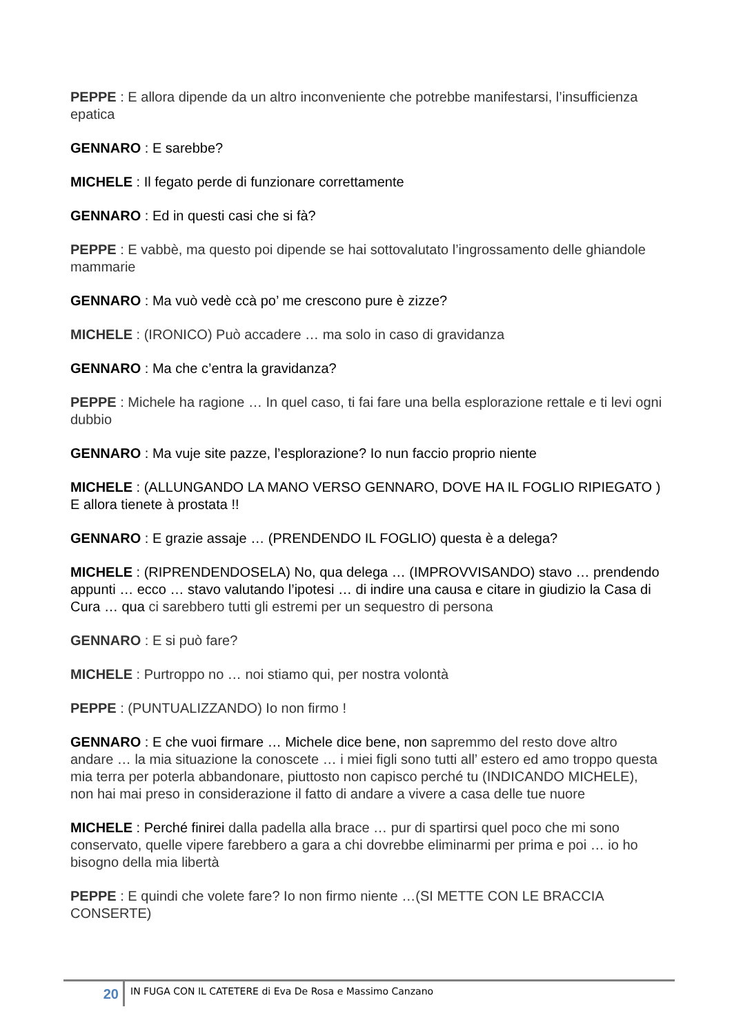PEPPE : E allora dipende da un altro inconveniente che potrebbe manifestarsi, l’insufficienza epatica
GENNARO : E sarebbe?
MICHELE : Il fegato perde di funzionare correttamente
GENNARO : Ed in questi casi che si fà?
PEPPE : E vabbè, ma questo poi dipende se hai sottovalutato l’ingrossamento delle ghiandole mammarie
GENNARO : Ma vuò vedè ccà po’ me crescono pure è zizze?
MICHELE : (IRONICO) Può accadere … ma solo in caso di gravidanza
GENNARO : Ma che c’entra la gravidanza?
PEPPE : Michele ha ragione … In quel caso, ti fai fare una bella esplorazione rettale e ti levi ogni dubbio
GENNARO : Ma vuje site pazze, l’esplorazione? Io nun faccio proprio niente
MICHELE : (ALLUNGANDO LA MANO VERSO GENNARO, DOVE HA IL FOGLIO RIPIEGATO ) E allora tienete à prostata !!
GENNARO : E grazie assaje … (PRENDENDO IL FOGLIO) questa è a delega?
MICHELE : (RIPRENDENDOSELA) No, qua delega … (IMPROVVISANDO) stavo … prendendo appunti … ecco … stavo valutando l’ipotesi … di indire una causa e citare in giudizio la Casa di Cura … qua ci sarebbero tutti gli estremi per un sequestro di persona
GENNARO : E si può fare?
MICHELE : Purtroppo no … noi stiamo qui, per nostra volontà
PEPPE : (PUNTUALIZZANDO) Io non firmo !
GENNARO : E che vuoi firmare … Michele dice bene, non sapremmo del resto dove altro andare … la mia situazione la conoscete … i miei figli sono tutti all’ estero ed amo troppo questa mia terra per poterla abbandonare, piuttosto non capisco perché tu (INDICANDO MICHELE), non hai mai preso in considerazione il fatto di andare a vivere a casa delle tue nuore
MICHELE : Perché finirei dalla padella alla brace … pur di spartirsi quel poco che mi sono conservato, quelle vipere farebbero a gara a chi dovrebbe eliminarmi per prima e poi … io ho bisogno della mia libertà
PEPPE : E quindi che volete fare? Io non firmo niente …(SI METTE CON LE BRACCIA CONSERTE)
20
IN FUGA CON IL CATETERE di Eva De Rosa e Massimo Canzano